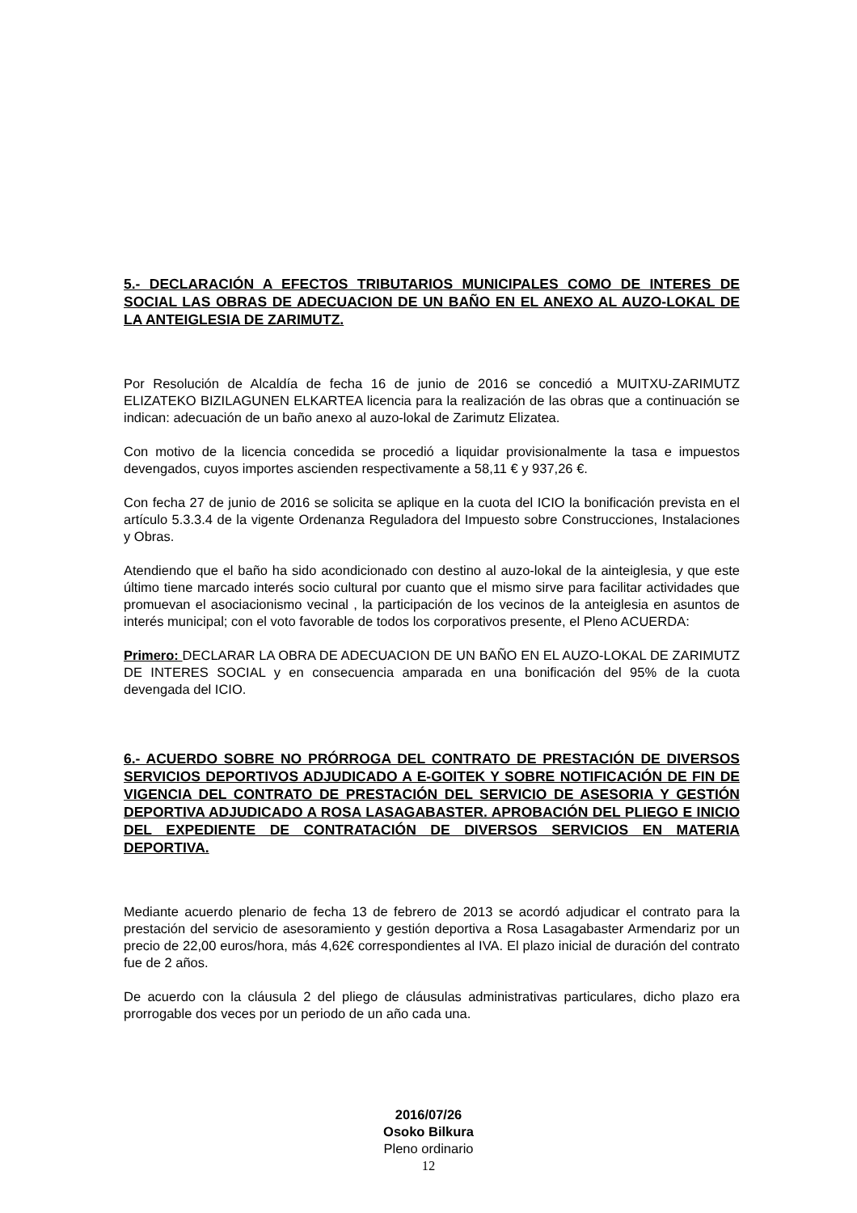5.- DECLARACIÓN A EFECTOS TRIBUTARIOS MUNICIPALES COMO DE INTERES DE SOCIAL LAS OBRAS DE ADECUACION DE UN BAÑO EN EL ANEXO AL AUZO-LOKAL DE LA ANTEIGLESIA DE ZARIMUTZ.
Por Resolución de Alcaldía de fecha 16 de junio de 2016 se concedió a MUITXU-ZARIMUTZ ELIZATEKO BIZILAGUNEN ELKARTEA licencia para la realización de las obras que a continuación se indican: adecuación de un baño anexo al auzo-lokal de Zarimutz Elizatea.
Con motivo de la licencia concedida se procedió a liquidar provisionalmente la tasa e impuestos devengados, cuyos importes ascienden respectivamente a 58,11 € y 937,26 €.
Con fecha 27 de junio de 2016 se solicita se aplique en la cuota del ICIO la bonificación prevista en el artículo 5.3.3.4 de la vigente Ordenanza Reguladora del Impuesto sobre Construcciones, Instalaciones y Obras.
Atendiendo que el baño ha sido acondicionado con destino al auzo-lokal de la ainteiglesia, y que este último tiene marcado interés socio cultural por cuanto que el mismo sirve para facilitar actividades que promuevan el asociacionismo vecinal , la participación de los vecinos de la anteiglesia en asuntos de interés municipal; con el voto favorable de todos los corporativos presente, el Pleno ACUERDA:
Primero: DECLARAR LA OBRA DE ADECUACION DE UN BAÑO EN EL AUZO-LOKAL DE ZARIMUTZ DE INTERES SOCIAL y en consecuencia amparada en una bonificación del 95% de la cuota devengada del ICIO.
6.- ACUERDO SOBRE NO PRÓRROGA DEL CONTRATO DE PRESTACIÓN DE DIVERSOS SERVICIOS DEPORTIVOS ADJUDICADO A E-GOITEK Y SOBRE NOTIFICACIÓN DE FIN DE VIGENCIA DEL CONTRATO DE PRESTACIÓN DEL SERVICIO DE ASESORIA Y GESTIÓN DEPORTIVA ADJUDICADO A ROSA LASAGABASTER. APROBACIÓN DEL PLIEGO E INICIO DEL EXPEDIENTE DE CONTRATACIÓN DE DIVERSOS SERVICIOS EN MATERIA DEPORTIVA.
Mediante acuerdo plenario de fecha 13 de febrero de 2013 se acordó adjudicar el contrato para la prestación del servicio de asesoramiento y gestión deportiva a Rosa Lasagabaster Armendariz por un precio de 22,00 euros/hora, más 4,62€ correspondientes al IVA. El plazo inicial de duración del contrato fue de 2 años.
De acuerdo con la cláusula 2 del pliego de cláusulas administrativas particulares, dicho plazo era prorrogable dos veces por un periodo de un año cada una.
2016/07/26
Osoko Bilkura
Pleno ordinario
12